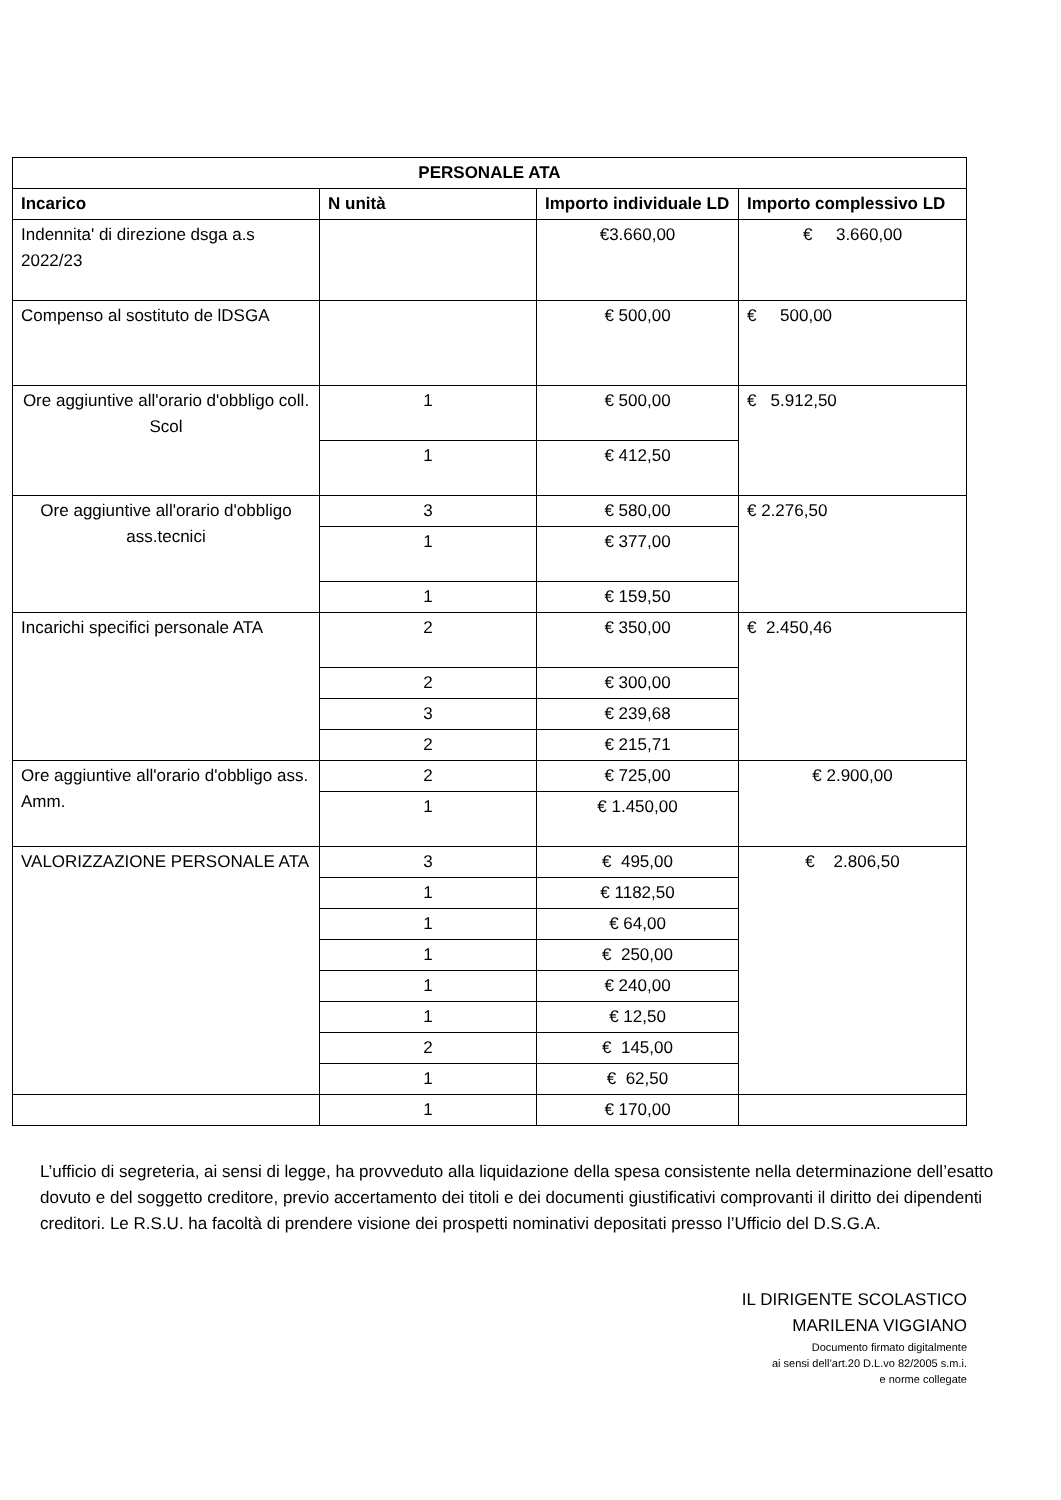| PERSONALE ATA | | | |
| --- | --- | --- | --- |
| Incarico | N unità | Importo individuale LD | Importo complessivo LD |
| Indennita' di direzione dsga a.s 2022/23 | | €3.660,00 | € 3.660,00 |
| Compenso al sostituto de lDSGA | | € 500,00 | € 500,00 |
| Ore aggiuntive all'orario d'obbligo coll. Scol | 1 | € 500,00 | € 5.912,50 |
| | 1 | € 412,50 | |
| Ore aggiuntive all'orario d'obbligo ass.tecnici | 3 | € 580,00 | € 2.276,50 |
| | 1 | € 377,00 | |
| | 1 | € 159,50 | |
| Incarichi specifici personale ATA | 2 | € 350,00 | € 2.450,46 |
| | 2 | € 300,00 | |
| | 3 | € 239,68 | |
| | 2 | € 215,71 | |
| Ore aggiuntive all'orario d'obbligo ass. Amm. | 2 | € 725,00 | € 2.900,00 |
| | 1 | € 1.450,00 | |
| VALORIZZAZIONE PERSONALE ATA | 3 | € 495,00 | € 2.806,50 |
| | 1 | € 1182,50 | |
| | 1 | € 64,00 | |
| | 1 | € 250,00 | |
| | 1 | € 240,00 | |
| | 1 | € 12,50 | |
| | 2 | € 145,00 | |
| | 1 | € 62,50 | |
| | 1 | € 170,00 | |
L’ufficio di segreteria, ai sensi di legge, ha provveduto alla liquidazione della spesa consistente nella determinazione dell’esatto dovuto e del soggetto creditore, previo accertamento dei titoli e dei documenti giustificativi comprovanti il diritto dei dipendenti creditori. Le R.S.U. ha facoltà di prendere visione dei prospetti nominativi depositati presso l’Ufficio del D.S.G.A.
IL DIRIGENTE SCOLASTICO
MARILENA VIGGIANO
Documento firmato digitalmente
ai sensi dell’art.20 D.L.vo 82/2005 s.m.i.
e norme collegate